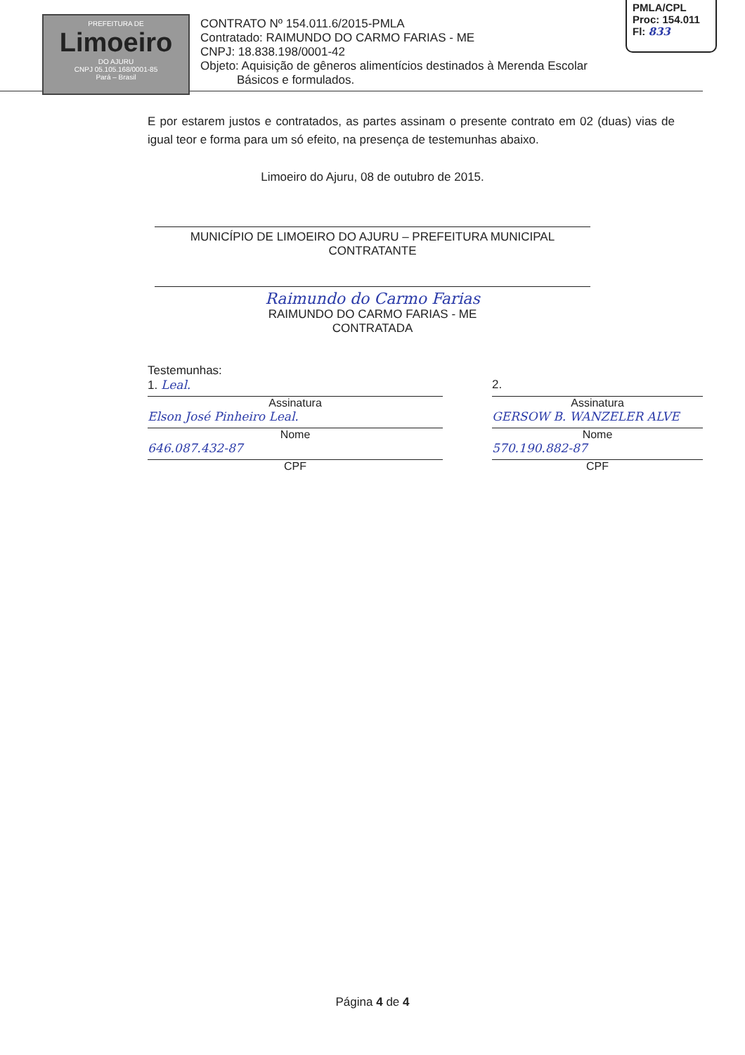PREFEITURA DE
Limoeiro
DO AJURU
CNPJ 05.105.168/0001-85
Pará – Brasil
CONTRATO Nº 154.011.6/2015-PMLA
Contratado: RAIMUNDO DO CARMO FARIAS - ME
CNPJ: 18.838.198/0001-42
Objeto: Aquisição de gêneros alimentícios destinados à Merenda Escolar
Básicos e formulados.
PMLA/CPL
Proc: 154.011
Fl: 833
E por estarem justos e contratados, as partes assinam o presente contrato em 02 (duas) vias de igual teor e forma para um só efeito, na presença de testemunhas abaixo.
Limoeiro do Ajuru, 08 de outubro de 2015.
MUNICÍPIO DE LIMOEIRO DO AJURU – PREFEITURA MUNICIPAL
CONTRATANTE
Raimundo do Carmo Farias
RAIMUNDO DO CARMO FARIAS - ME
CONTRATADA
Testemunhas:
1. Leal.
Assinatura
Elson José Pinheiro Leal.
Nome
646.087.432-87
CPF
2.
Assinatura
GERSOW B. WANZELER ALVE
Nome
570.190.882-87
CPF
Página 4 de 4